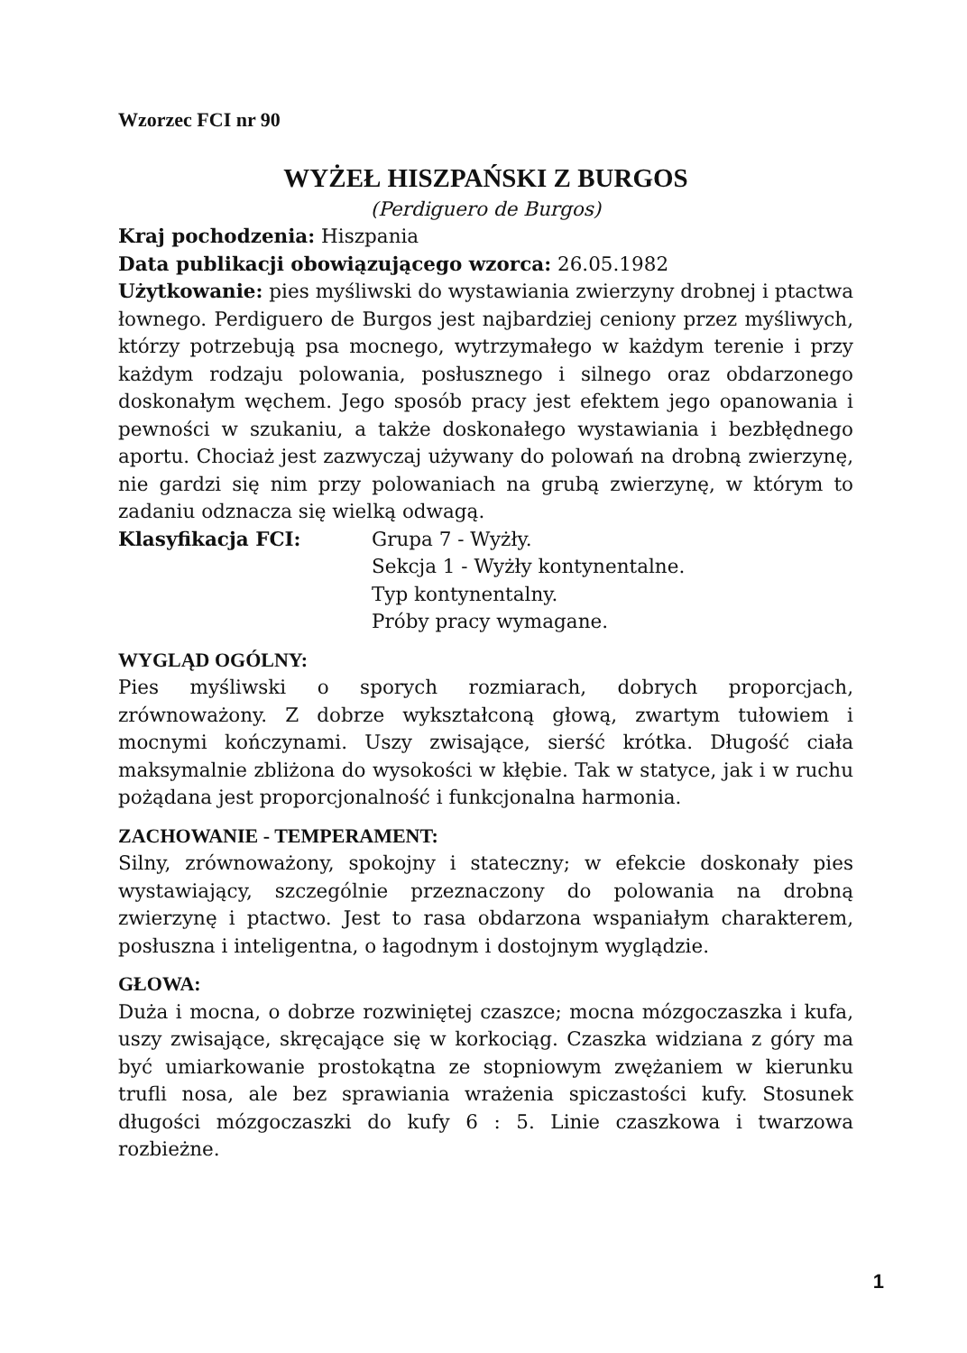Wzorzec FCI nr 90
WYŻEŁ HISZPAŃSKI Z BURGOS
(Perdiguero de Burgos)
Kraj pochodzenia: Hiszpania
Data publikacji obowiązującego wzorca: 26.05.1982
Użytkowanie: pies myśliwski do wystawiania zwierzyny drobnej i ptactwa łownego. Perdiguero de Burgos jest najbardziej ceniony przez myśliwych, którzy potrzebują psa mocnego, wytrzymałego w każdym terenie i przy każdym rodzaju polowania, posłusznego i silnego oraz obdarzonego doskonałym węchem. Jego sposób pracy jest efektem jego opanowania i pewności w szukaniu, a także doskonałego wystawiania i bezbłędnego aportu. Chociaż jest zazwyczaj używany do polowań na drobną zwierzynę, nie gardzi się nim przy polowaniach na grubą zwierzynę, w którym to zadaniu odznacza się wielką odwagą.
Klasyfikacja FCI: Grupa 7 - Wyżły.
Sekcja 1 - Wyżły kontynentalne.
Typ kontynentalny.
Próby pracy wymagane.
WYGLĄD OGÓLNY:
Pies myśliwski o sporych rozmiarach, dobrych proporcjach, zrównoważony. Z dobrze wykształconą głową, zwartym tułowiem i mocnymi kończynami. Uszy zwisające, sierść krótka. Długość ciała maksymalnie zbliżona do wysokości w kłębie. Tak w statyce, jak i w ruchu pożądana jest proporcjonalność i funkcjonalna harmonia.
ZACHOWANIE - TEMPERAMENT:
Silny, zrównoważony, spokojny i stateczny; w efekcie doskonały pies wystawiający, szczególnie przeznaczony do polowania na drobną zwierzynę i ptactwo. Jest to rasa obdarzona wspaniałym charakterem, posłuszna i inteligentna, o łagodnym i dostojnym wyglądzie.
GŁOWA:
Duża i mocna, o dobrze rozwiniętej czaszce; mocna mózgoczaszka i kufa, uszy zwisające, skręcające się w korkociąg. Czaszka widziana z góry ma być umiarkowanie prostokątna ze stopniowym zwężaniem w kierunku trufli nosa, ale bez sprawiania wrażenia spiczastości kufy. Stosunek długości mózgoczaszki do kufy 6 : 5. Linie czaszkowa i twarzowa rozbieżne.
1